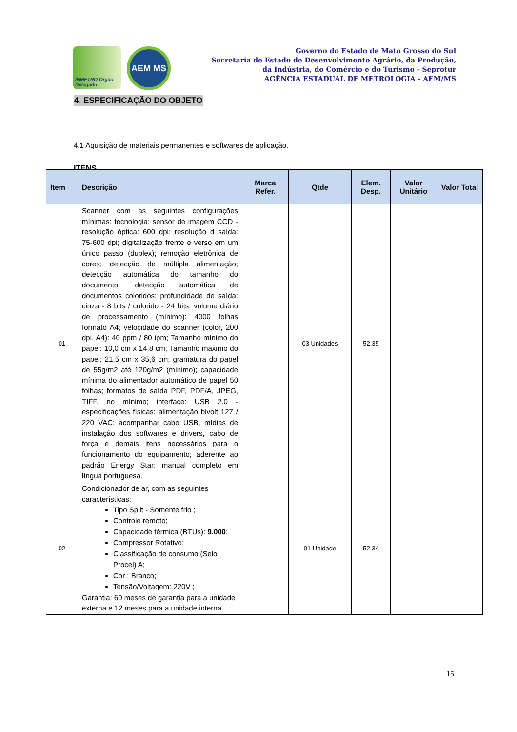INMETRO Órgão Delegado
AEM MS
Governo do Estado de Mato Grosso do Sul
Secretaria de Estado de Desenvolvimento Agrário, da Produção,
da Indústria, do Comércio e do Turismo - Seprotur
AGÊNCIA ESTADUAL DE METROLOGIA - AEM/MS
4. ESPECIFICAÇÃO DO OBJETO
4.1 Aquisição de materiais permanentes e softwares de aplicação.
ITENS
| Item | Descrição | Marca Refer. | Qtde | Elem. Desp. | Valor Unitário | Valor Total |
| --- | --- | --- | --- | --- | --- | --- |
| 01 | Scanner com as seguintes configurações mínimas: tecnologia: sensor de imagem CCD - resolução óptica: 600 dpi; resolução d saída: 75-600 dpi; digitalização frente e verso em um único passo (duplex); remoção eletrônica de cores; detecção de múltipla alimentação; detecção automática do tamanho do documento; detecção automática de documentos coloridos; profundidade de saída: cinza - 8 bits / colorido - 24 bits; volume diário de processamento (mínimo): 4000 folhas formato A4; velocidade do scanner (color, 200 dpi, A4): 40 ppm / 80 ipm; Tamanho mínimo do papel: 10,0 cm x 14,8 cm; Tamanho máximo do papel: 21,5 cm x 35,6 cm; gramatura do papel de 55g/m2 até 120g/m2 (mínimo); capacidade mínima do alimentador automático de papel 50 folhas; formatos de saída PDF, PDF/A, JPEG, TIFF, no mínimo; interface: USB 2.0 - especificações físicas: alimentação bivolt 127 / 220 VAC; acompanhar cabo USB, mídias de instalação dos softwares e drivers, cabo de força e demais itens necessários para o funcionamento do equipamento; aderente ao padrão Energy Star; manual completo em língua portuguesa. | | 03 Unidades | 52.35 | | |
| 02 | Condicionador de ar, com as seguintes características: Tipo Split - Somente frio ; Controle remoto; Capacidade térmica (BTUs): 9.000 ; Compressor Rotativo; Classificação de consumo (Selo Procel) A; Cor : Branco; Tensão/Voltagem: 220V ; Garantia: 60 meses de garantia para a unidade externa e 12 meses para a unidade interna. | | 01 Unidade | 52.34 | | |
15